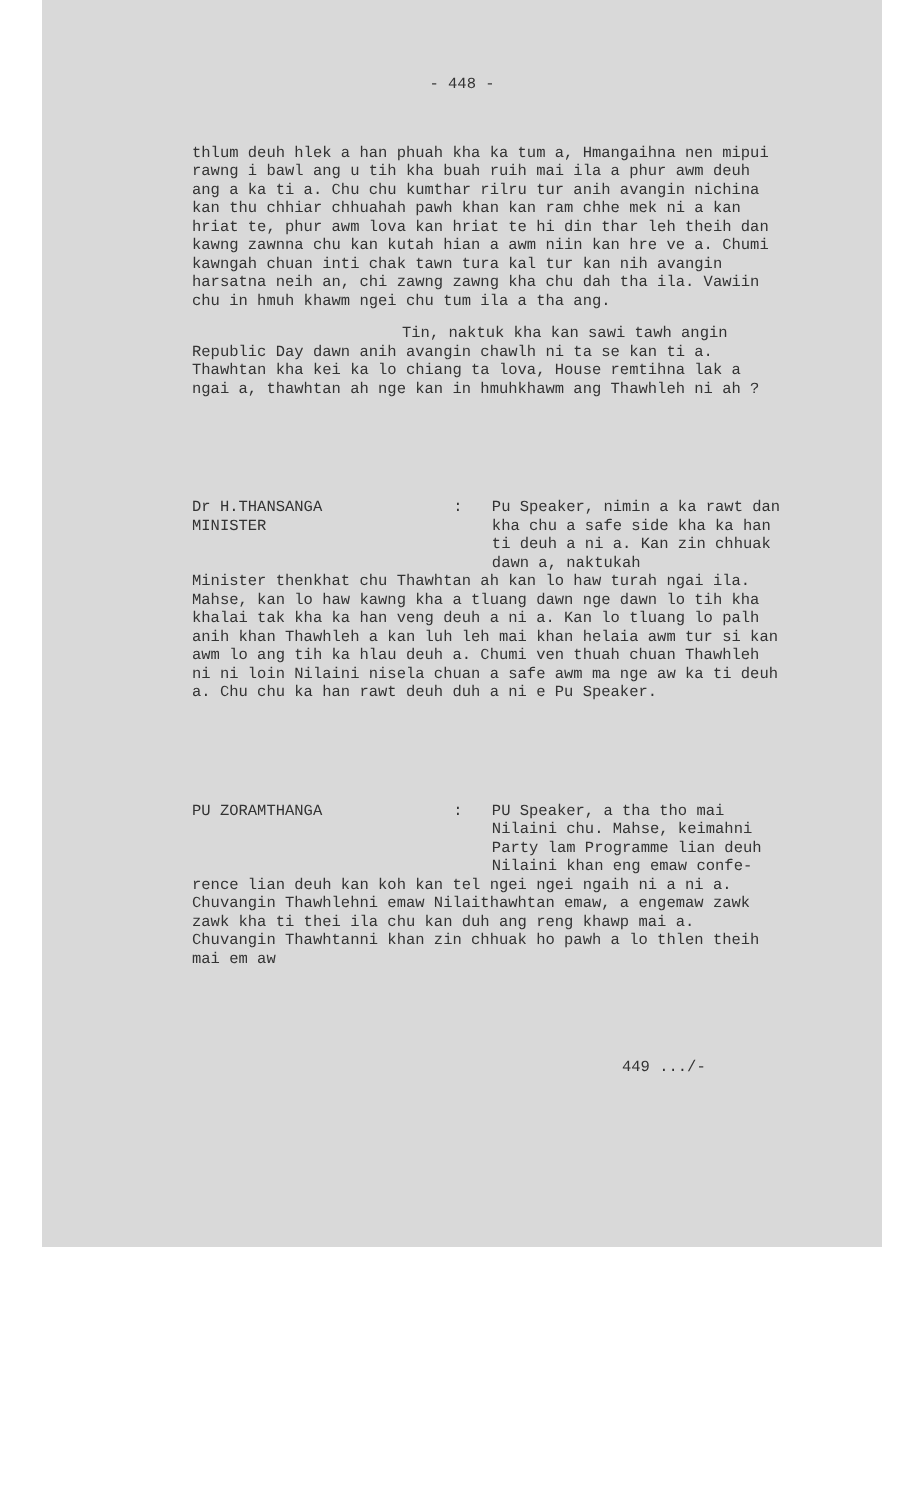- 448 -
thlum deuh hlek a han phuah kha ka tum a, Hmangaihna nen mipui rawng i bawl ang u tih kha buah ruih mai ila a phur awm deuh ang a ka ti a. Chu chu kumthar rilru tur anih avangin nichina kan thu chhiar chhuahah pawh khan kan ram chhe mek ni a kan hriat te, phur awm lova kan hriat te hi din thar leh theih dan kawng zawnna chu kan kutah hian a awm niin kan hre ve a. Chumi kawngah chuan inti chak tawn tura kal tur kan nih avangin harsatna neih an, chi zawng zawng kha chu dah tha ila. Vawiin chu in hmuh khawm ngei chu tum ila a tha ang.
Tin, naktuk kha kan sawi tawh angin Republic Day dawn anih avangin chawlh ni ta se kan ti a. Thawhtan kha kei ka lo chiang ta lova, House remtihna lak a ngai a, thawhtan ah nge kan in hmuhkhawm ang Thawhleh ni ah ?
Dr H.THANSANGA
MINISTER
: Pu Speaker, nimin a ka rawt dan kha chu a safe side kha ka han ti deuh a ni a. Kan zin chhuak dawn a, naktukah
Minister thenkhat chu Thawhtan ah kan lo haw turah ngai ila. Mahse, kan lo haw kawng kha a tluang dawn nge dawn lo tih kha khalai tak kha ka han veng deuh a ni a. Kan lo tluang lo palh anih khan Thawhleh a kan luh leh mai khan helaia awm tur si kan awm lo ang tih ka hlau deuh a. Chumi ven thuah chuan Thawhleh ni ni loin Nilaini nisela chuan a safe awm ma nge aw ka ti deuh a. Chu chu ka han rawt deuh duh a ni e Pu Speaker.
PU ZORAMTHANGA : PU Speaker, a tha tho mai Nilaini chu. Mahse, keimahni Party lam Programme lian deuh Nilaini khan eng emaw confe-
rence lian deuh kan koh kan tel ngei ngei ngaih ni a ni a. Chuvangin Thawhlehni emaw Nilaithawhtan emaw, a engemaw zawk zawk kha ti thei ila chu kan duh ang reng khawp mai a. Chuvangin Thawhtanni khan zin chhuak ho pawh a lo thlen theih mai em aw
449 .../-